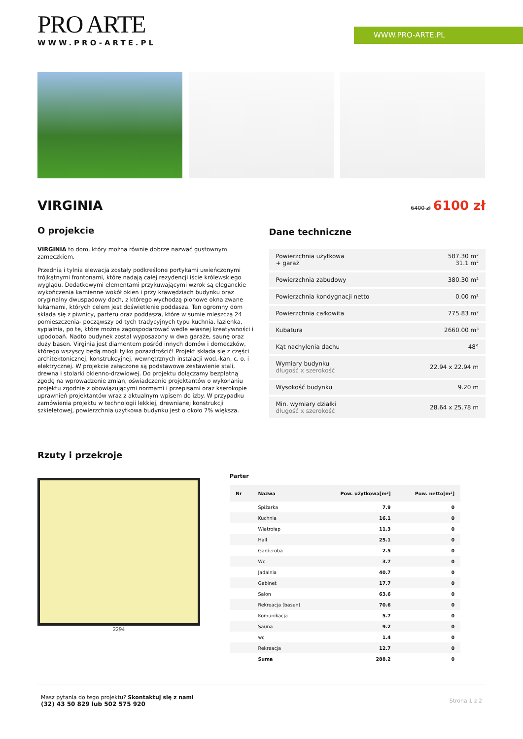WWW.PRO-ARTE.PL
PRO ARTE
WWW.PRO-ARTE.PL
VIRGINIA
6400 zł 6100 zł
O projekcie
VIRGINIA to dom, który można równie dobrze nazwać gustownym zameczkiem.
Przednia i tylnia elewacja zostały podkreślone portykami uwieńczonymi trójkątnymi frontonami, które nadają całej rezydencji iście królewskiego wyglądu. Dodatkowymi elementami przykuwającymi wzrok są eleganckie wykończenia kamienne wokół okien i przy krawędziach budynku oraz oryginalny dwuspadowy dach, z którego wychodzą pionowe okna zwane lukarnami, których celem jest doświetlenie poddasza. Ten ogromny dom składa się z piwnicy, parteru oraz poddasza, które w sumie mieszczą 24 pomieszczenia- począwszy od tych tradycyjnych typu kuchnia, łazienka, sypialnia, po te, które można zagospodarować wedle własnej kreatywności i upodobań. Nadto budynek został wyposażony w dwa garaże, saunę oraz duży basen. Virginia jest diamentem pośród innych domów i domeczków, którego wszyscy będą mogli tylko pozazdrościć! Projekt składa się z części architektonicznej, konstrukcyjnej, wewnętrznych instalacji wod.-kan, c. o. i elektrycznej. W projekcie załączone są podstawowe zestawienie stali, drewna i stolarki okienno-drzwiowej. Do projektu dołączamy bezpłatną zgodę na wprowadzenie zmian, oświadczenie projektantów o wykonaniu projektu zgodnie z obowiązującymi normami i przepisami oraz kserokopie uprawnień projektantów wraz z aktualnym wpisem do izby. W przypadku zamówienia projektu w technologii lekkiej, drewnianej konstrukcji szkieletowej, powierzchnia użytkowa budynku jest o około 7% większa.
Dane techniczne
| Powierzchnia użytkowa + garaż | 587.30 m² 31.1 m² |
| Powierzchnia zabudowy | 380.30 m² |
| Powierzchnia kondygnacji netto | 0.00 m² |
| Powierzchnia całkowita | 775.83 m² |
| Kubatura | 2660.00 m³ |
| Kąt nachylenia dachu | 48° |
| Wymiary budynku długość x szerokość | 22.94 x 22.94 m |
| Wysokość budynku | 9.20 m |
| Min. wymiary działki długość x szerokość | 28.64 x 25.78 m |
Rzuty i przekroje
2294 Parter
| Nr | Nazwa | Pow. użytkowa[m²] | Pow. netto[m²] |
| --- | --- | --- | --- |
| | Spiżarka | 7.9 | 0 |
| | Kuchnia | 16.1 | 0 |
| | Wiatrołap | 11.3 | 0 |
| | Hall | 25.1 | 0 |
| | Garderoba | 2.5 | 0 |
| | Wc | 3.7 | 0 |
| | Jadalnia | 40.7 | 0 |
| | Gabinet | 17.7 | 0 |
| | Salon | 63.6 | 0 |
| | Rekreacja (basen) | 70.6 | 0 |
| | Komunikacja | 5.7 | 0 |
| | Sauna | 9.2 | 0 |
| | wc | 1.4 | 0 |
| | Rekreacja | 12.7 | 0 |
| | Suma | 288.2 | 0 |
Masz pytania do tego projektu? Skontaktuj się z nami
(32) 43 50 829 lub 502 575 920
Strona 1 z 2